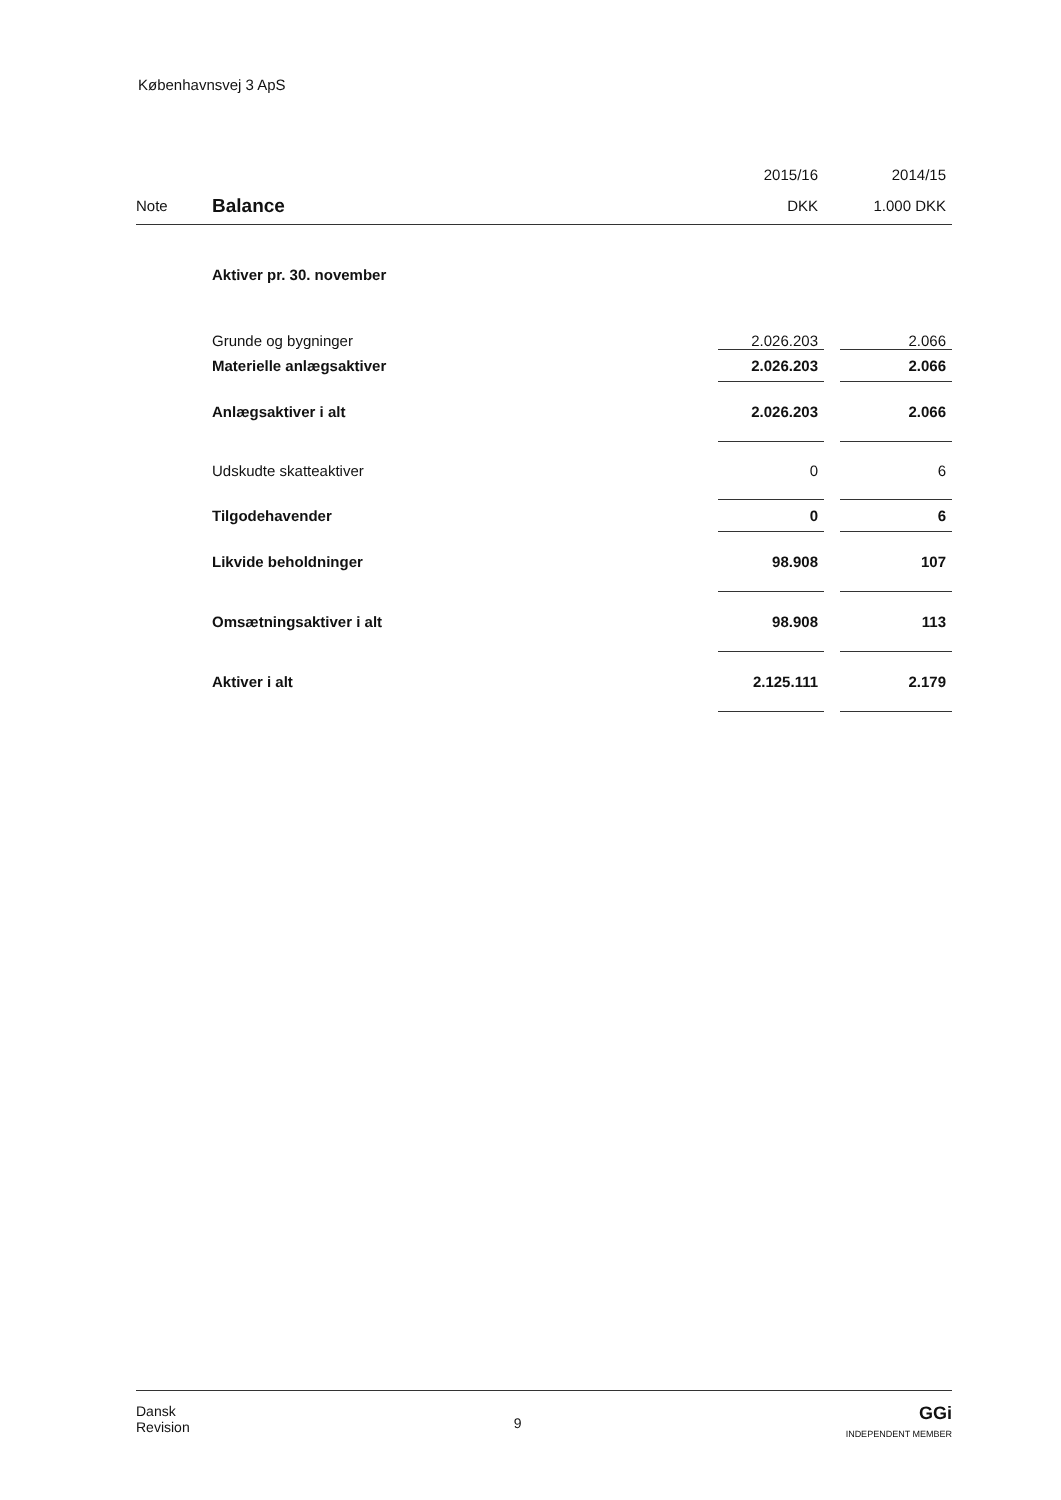Københavnsvej 3 ApS
| | | 2015/16 | | 2014/15 |
| Note | Balance | DKK | | 1.000 DKK |
| | Aktiver pr. 30. november | | | |
| | Grunde og bygninger | 2.026.203 | | 2.066 |
| | Materielle anlægsaktiver | 2.026.203 | | 2.066 |
| | Anlægsaktiver i alt | 2.026.203 | | 2.066 |
| | Udskudte skatteaktiver | 0 | | 6 |
| | Tilgodehavender | 0 | | 6 |
| | Likvide beholdninger | 98.908 | | 107 |
| | Omsætningsaktiver i alt | 98.908 | | 113 |
| | Aktiver i alt | 2.125.111 | | 2.179 |
Dansk
Revision
9
GGi
INDEPENDENT MEMBER